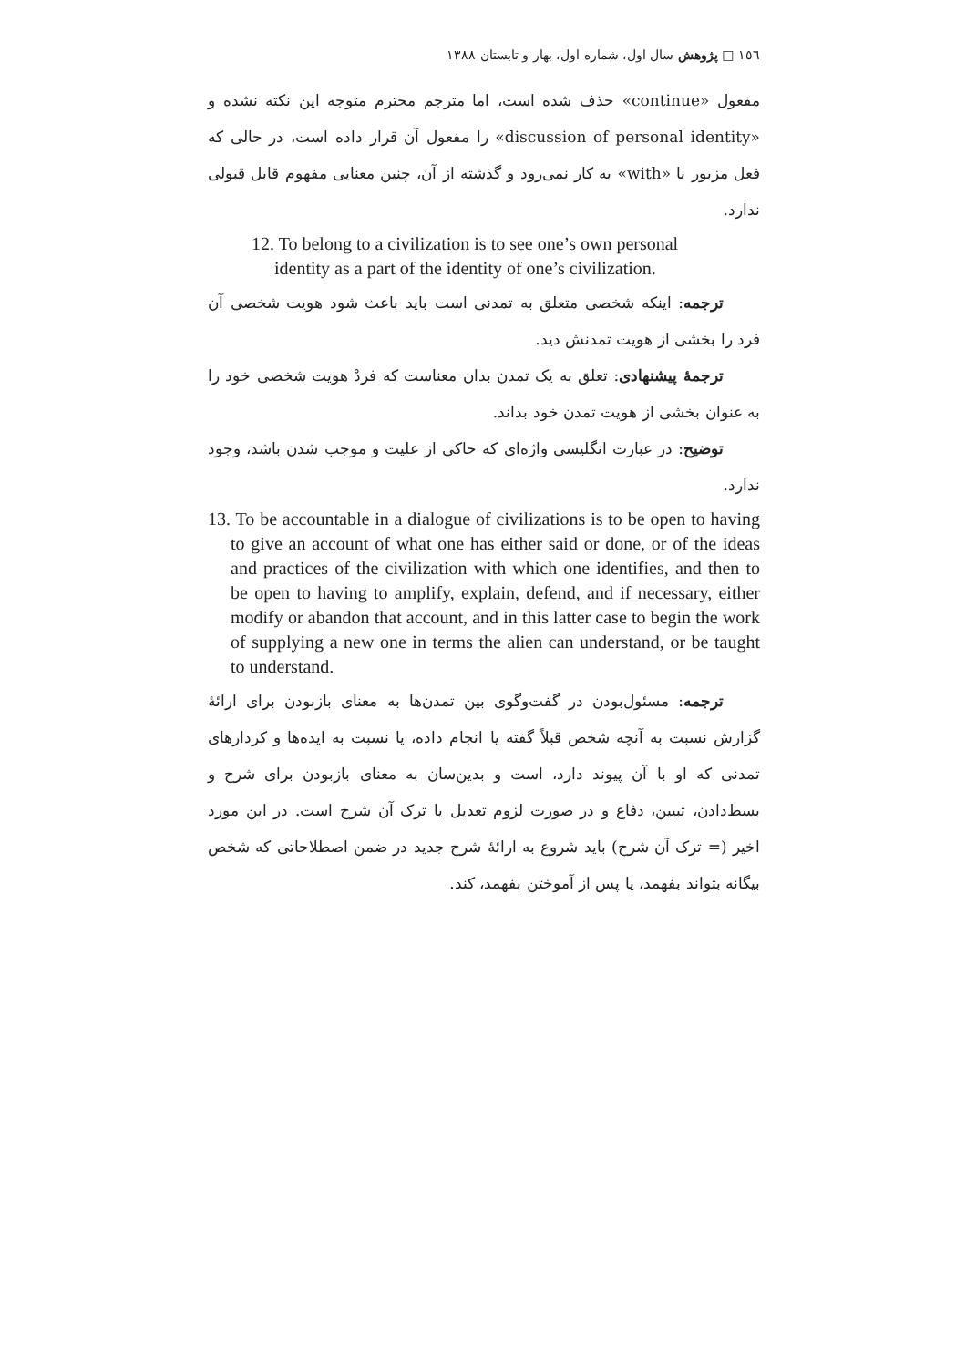١٥٦ □ پژوهش سال اول، شماره اول، بهار و تابستان ١٣٨٨
مفعول «continue» حذف شده است، اما مترجم محترم متوجه این نکته نشده و «discussion of personal identity» را مفعول آن قرار داده است، در حالی که فعل مزبور با «with» به کار نمی‌رود و گذشته از آن، چنین معنایی مفهوم قابل قبولی ندارد.
12. To belong to a civilization is to see one’s own personal
identity as a part of the identity of one’s civilization.
ترجمه: اینکه شخصی متعلق به تمدنی است باید باعث شود هویت شخصی آن فرد را بخشی از هویت تمدنش دید.
ترجمهٔ پیشنهادی: تعلق به یک تمدن بدان معناست که فردْ هویت شخصی خود را به عنوان بخشی از هویت تمدن خود بداند.
توضیح: در عبارت انگلیسی واژه‌ای که حاکی از علیت و موجب شدن باشد، وجود ندارد.
13. To be accountable in a dialogue of civilizations is to be open to having to give an account of what one has either said or done, or of the ideas and practices of the civilization with which one identifies, and then to be open to having to amplify, explain, defend, and if necessary, either modify or abandon that account, and in this latter case to begin the work of supplying a new one in terms the alien can understand, or be taught to understand.
ترجمه: مسئول‌بودن در گفت‌وگوی بین تمدن‌ها به معنای بازبودن برای ارائهٔ گزارش نسبت به آنچه شخص قبلاً گفته یا انجام داده، یا نسبت به ایده‌ها و کردارهای تمدنی که او با آن پیوند دارد، است و بدین‌سان به معنای بازبودن برای شرح و بسط‌دادن، تبیین، دفاع و در صورت لزوم تعدیل یا ترک آن شرح است. در این مورد اخیر (= ترک آن شرح) باید شروع به ارائهٔ شرح جدید در ضمن اصطلاحاتی که شخص بیگانه بتواند بفهمد، یا پس از آموختن بفهمد، کند.